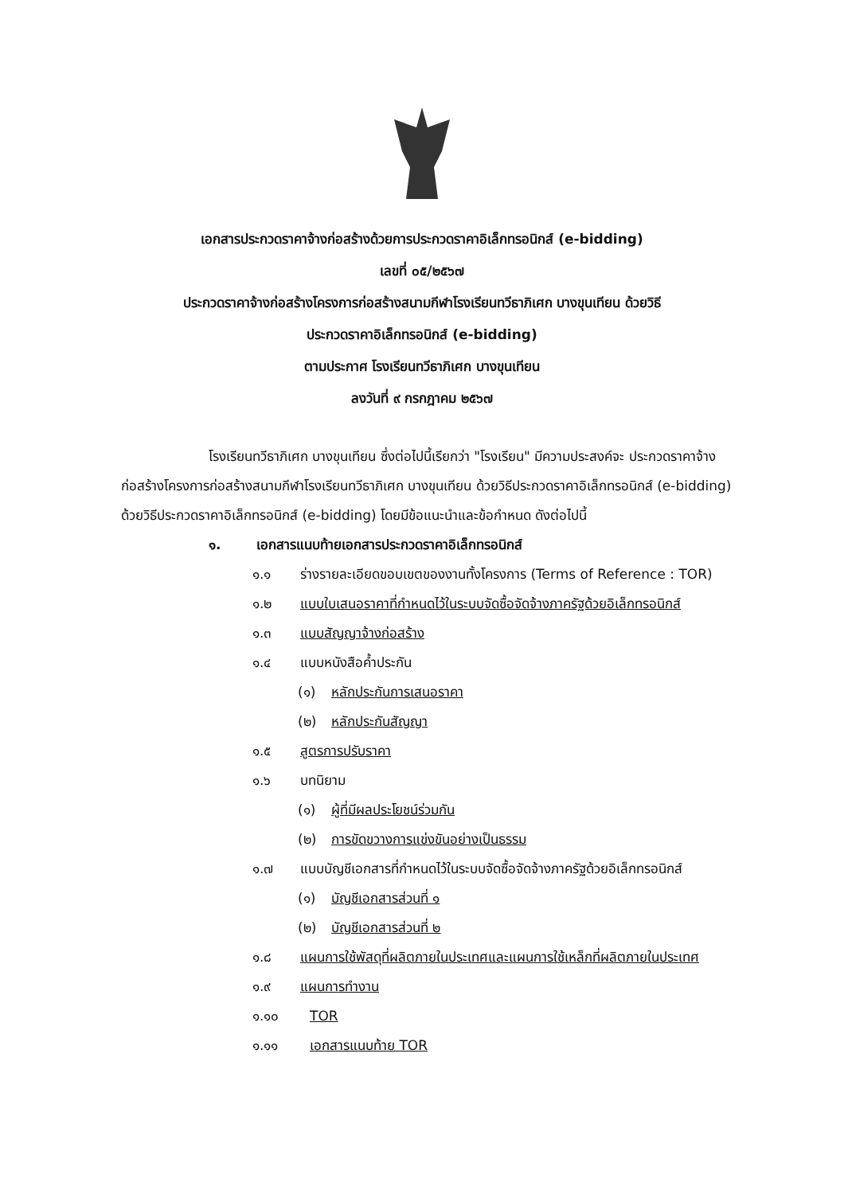เอกสารประกวดราคาจ้างก่อสร้างด้วยการประกวดราคาอิเล็กทรอนิกส์ (e-bidding)
เลขที่ ๐๕/๒๕๖๗
ประกวดราคาจ้างก่อสร้างโครงการก่อสร้างสนามกีฬาโรงเรียนทวีธาภิเศก บางขุนเทียน ด้วยวิธี
ประกวดราคาอิเล็กทรอนิกส์ (e-bidding)
ตามประกาศ โรงเรียนทวีธาภิเศก บางขุนเทียน
ลงวันที่ ๙ กรกฎาคม ๒๕๖๗
โรงเรียนทวีธาภิเศก บางขุนเทียน ซึ่งต่อไปนี้เรียกว่า "โรงเรียน" มีความประสงค์จะ ประกวดราคาจ้างก่อสร้างโครงการก่อสร้างสนามกีฬาโรงเรียนทวีธาภิเศก บางขุนเทียน ด้วยวิธีประกวดราคาอิเล็กทรอนิกส์ (e-bidding) ด้วยวิธีประกวดราคาอิเล็กทรอนิกส์ (e-bidding) โดยมีข้อแนะนำและข้อกำหนด ดังต่อไปนี้
๑. เอกสารแนบท้ายเอกสารประกวดราคาอิเล็กทรอนิกส์
๑.๑ ร่างรายละเอียดขอบเขตของงานทั้งโครงการ (Terms of Reference : TOR)
๑.๒ แบบใบเสนอราคาที่กำหนดไว้ในระบบจัดซื้อจัดจ้างภาครัฐด้วยอิเล็กทรอนิกส์
๑.๓ แบบสัญญาจ้างก่อสร้าง
๑.๔ แบบหนังสือค้ำประกัน
(๑) หลักประกันการเสนอราคา
(๒) หลักประกันสัญญา
๑.๕ สูตรการปรับราคา
๑.๖ บทนิยาม
(๑) ผู้ที่มีผลประโยชน์ร่วมกัน
(๒) การขัดขวางการแข่งขันอย่างเป็นธรรม
๑.๗ แบบบัญชีเอกสารที่กำหนดไว้ในระบบจัดซื้อจัดจ้างภาครัฐด้วยอิเล็กทรอนิกส์
(๑) บัญชีเอกสารส่วนที่ ๑
(๒) บัญชีเอกสารส่วนที่ ๒
๑.๘ แผนการใช้พัสดุที่ผลิตภายในประเทศและแผนการใช้เหล็กที่ผลิตภายในประเทศ
๑.๙ แผนการทำงาน
๑.๑๐ TOR
๑.๑๑ เอกสารแนบท้าย TOR